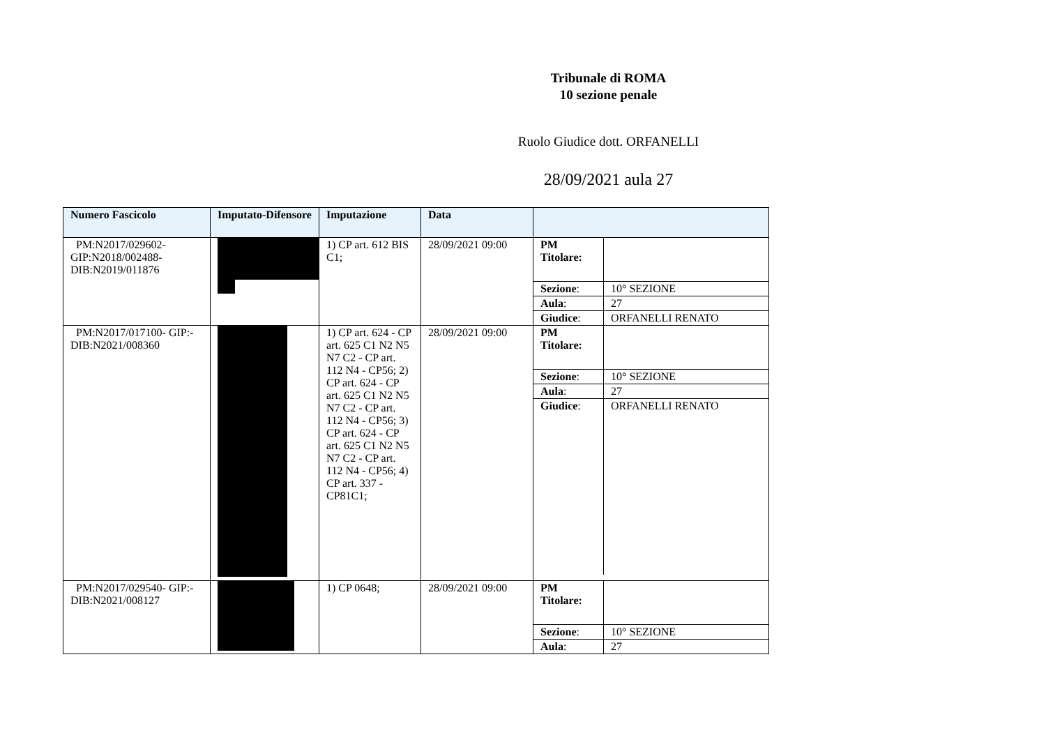Tribunale di ROMA
10 sezione penale
Ruolo Giudice dott. ORFANELLI
28/09/2021 aula 27
| Numero Fascicolo | Imputato-Difensore | Imputazione | Data | |
| --- | --- | --- | --- | --- |
| PM:N2017/029602-GIP:N2018/002488-DIB:N2019/011876 | | 1) CP art. 612 BIS C1; | 28/09/2021 09:00 | / PM Titolare: / / / Sezione : / 10° SEZIONE / / Aula : / 27 / / Giudice : / ORFANELLI RENATO / |
| PM:N2017/017100- GIP:-DIB:N2021/008360 | | 1) CP art. 624 - CP art. 625 C1 N2 N5 N7 C2 - CP art. 112 N4 - CP56; 2) CP art. 624 - CP art. 625 C1 N2 N5 N7 C2 - CP art. 112 N4 - CP56; 3) CP art. 624 - CP art. 625 C1 N2 N5 N7 C2 - CP art. 112 N4 - CP56; 4) CP art. 337 - CP81C1; | 28/09/2021 09:00 | / PM Titolare: / / / Sezione : / 10° SEZIONE / / Aula : / 27 / / Giudice : / ORFANELLI RENATO / |
| PM:N2017/029540- GIP:-DIB:N2021/008127 | | 1) CP 0648; | 28/09/2021 09:00 | / PM Titolare: / / / Sezione : / 10° SEZIONE / / Aula : / 27 / |